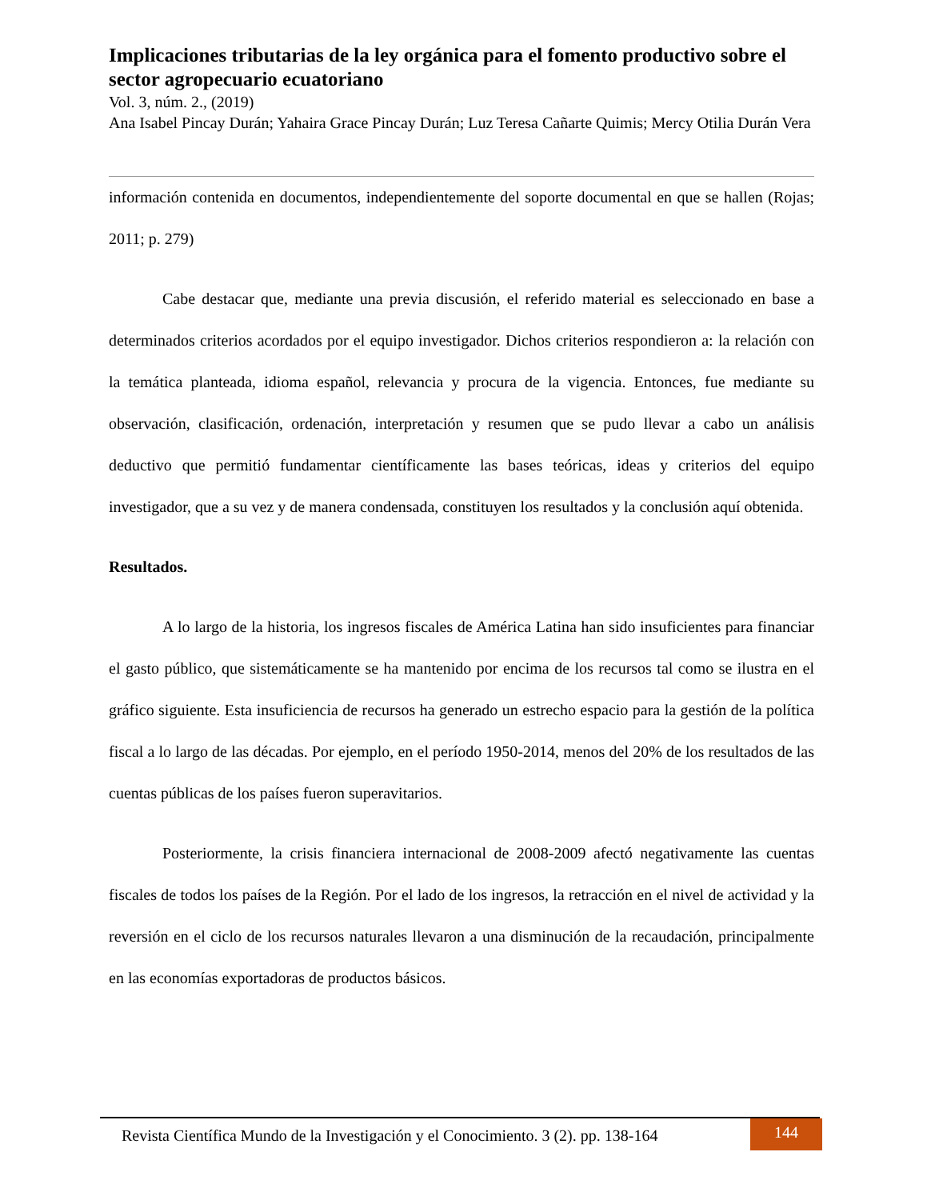Implicaciones tributarias de la ley orgánica para el fomento productivo sobre el sector agropecuario ecuatoriano
Vol. 3, núm. 2., (2019)
Ana Isabel Pincay Durán; Yahaira Grace Pincay Durán; Luz Teresa Cañarte Quimis; Mercy Otilia Durán Vera
información contenida en documentos, independientemente del soporte documental en que se hallen (Rojas; 2011; p. 279)
Cabe destacar que, mediante una previa discusión, el referido material es seleccionado en base a determinados criterios acordados por el equipo investigador. Dichos criterios respondieron a: la relación con la temática planteada, idioma español, relevancia y procura de la vigencia. Entonces, fue mediante su observación, clasificación, ordenación, interpretación y resumen que se pudo llevar a cabo un análisis deductivo que permitió fundamentar científicamente las bases teóricas, ideas y criterios del equipo investigador, que a su vez y de manera condensada, constituyen los resultados y la conclusión aquí obtenida.
Resultados.
A lo largo de la historia, los ingresos fiscales de América Latina han sido insuficientes para financiar el gasto público, que sistemáticamente se ha mantenido por encima de los recursos tal como se ilustra en el gráfico siguiente. Esta insuficiencia de recursos ha generado un estrecho espacio para la gestión de la política fiscal a lo largo de las décadas. Por ejemplo, en el período 1950-2014, menos del 20% de los resultados de las cuentas públicas de los países fueron superavitarios.
Posteriormente, la crisis financiera internacional de 2008-2009 afectó negativamente las cuentas fiscales de todos los países de la Región. Por el lado de los ingresos, la retracción en el nivel de actividad y la reversión en el ciclo de los recursos naturales llevaron a una disminución de la recaudación, principalmente en las economías exportadoras de productos básicos.
Revista Científica Mundo de la Investigación y el Conocimiento. 3 (2). pp. 138-164
144